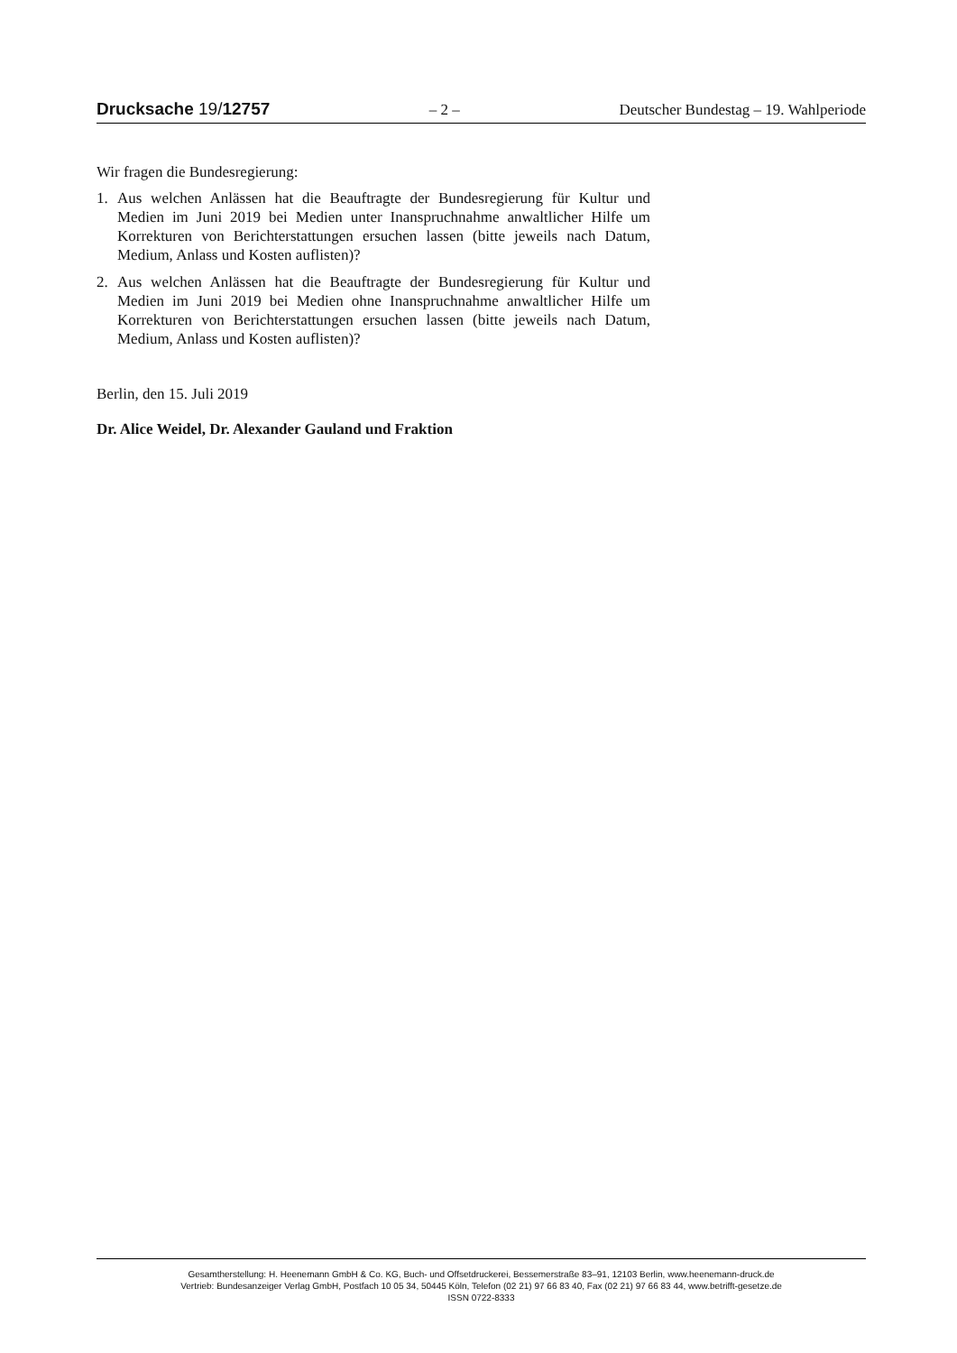Drucksache 19/12757 – 2 – Deutscher Bundestag – 19. Wahlperiode
Wir fragen die Bundesregierung:
1. Aus welchen Anlässen hat die Beauftragte der Bundesregierung für Kultur und Medien im Juni 2019 bei Medien unter Inanspruchnahme anwaltlicher Hilfe um Korrekturen von Berichterstattungen ersuchen lassen (bitte jeweils nach Datum, Medium, Anlass und Kosten auflisten)?
2. Aus welchen Anlässen hat die Beauftragte der Bundesregierung für Kultur und Medien im Juni 2019 bei Medien ohne Inanspruchnahme anwaltlicher Hilfe um Korrekturen von Berichterstattungen ersuchen lassen (bitte jeweils nach Datum, Medium, Anlass und Kosten auflisten)?
Berlin, den 15. Juli 2019
Dr. Alice Weidel, Dr. Alexander Gauland und Fraktion
Gesamtherstellung: H. Heenemann GmbH & Co. KG, Buch- und Offsetdruckerei, Bessemerstraße 83–91, 12103 Berlin, www.heenemann-druck.de
Vertrieb: Bundesanzeiger Verlag GmbH, Postfach 10 05 34, 50445 Köln, Telefon (02 21) 97 66 83 40, Fax (02 21) 97 66 83 44, www.betrifft-gesetze.de
ISSN 0722-8333